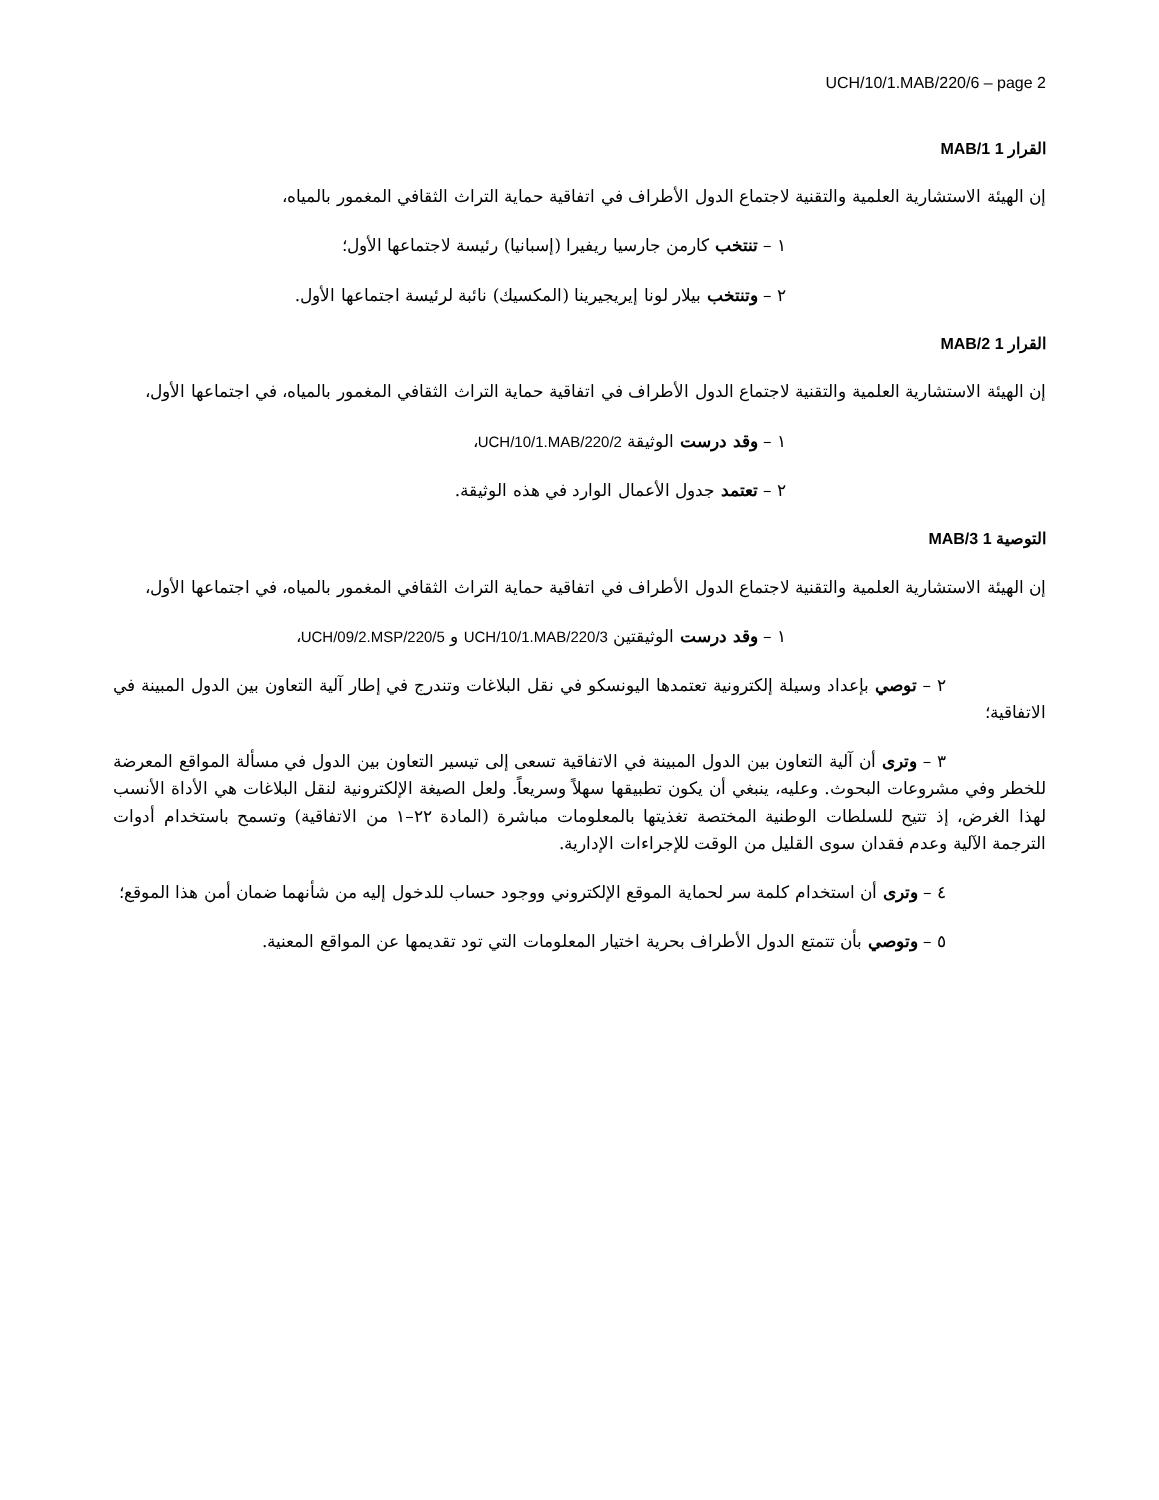UCH/10/1.MAB/220/6 – page 2
القرار 1 MAB/1
إن الهيئة الاستشارية العلمية والتقنية لاجتماع الدول الأطراف في اتفاقية حماية التراث الثقافي المغمور بالمياه،
١ – تنتخب كارمن جارسيا ريفيرا (إسبانيا) رئيسة لاجتماعها الأول؛
٢ – وتنتخب بيلار لونا إيريجيرينا (المكسيك) نائبة لرئيسة اجتماعها الأول.
القرار 1 MAB/2
إن الهيئة الاستشارية العلمية والتقنية لاجتماع الدول الأطراف في اتفاقية حماية التراث الثقافي المغمور بالمياه، في اجتماعها الأول،
١ – وقد درست الوثيقة UCH/10/1.MAB/220/2،
٢ – تعتمد جدول الأعمال الوارد في هذه الوثيقة.
التوصية 1 MAB/3
إن الهيئة الاستشارية العلمية والتقنية لاجتماع الدول الأطراف في اتفاقية حماية التراث الثقافي المغمور بالمياه، في اجتماعها الأول،
١ – وقد درست الوثيقتين UCH/10/1.MAB/220/3 و UCH/09/2.MSP/220/5،
٢ – توصي بإعداد وسيلة إلكترونية تعتمدها اليونسكو في نقل البلاغات وتندرج في إطار آلية التعاون بين الدول المبينة في الاتفاقية؛
٣ – وترى أن آلية التعاون بين الدول المبينة في الاتفاقية تسعى إلى تيسير التعاون بين الدول في مسألة المواقع المعرضة للخطر وفي مشروعات البحوث. وعليه، ينبغي أن يكون تطبيقها سهلاً وسريعاً. ولعل الصيغة الإلكترونية لنقل البلاغات هي الأداة الأنسب لهذا الغرض، إذ تتيح للسلطات الوطنية المختصة تغذيتها بالمعلومات مباشرة (المادة ٢٢–١ من الاتفاقية) وتسمح باستخدام أدوات الترجمة الآلية وعدم فقدان سوى القليل من الوقت للإجراءات الإدارية.
٤ – وترى أن استخدام كلمة سر لحماية الموقع الإلكتروني ووجود حساب للدخول إليه من شأنهما ضمان أمن هذا الموقع؛
٥ – وتوصي بأن تتمتع الدول الأطراف بحرية اختيار المعلومات التي تود تقديمها عن المواقع المعنية.